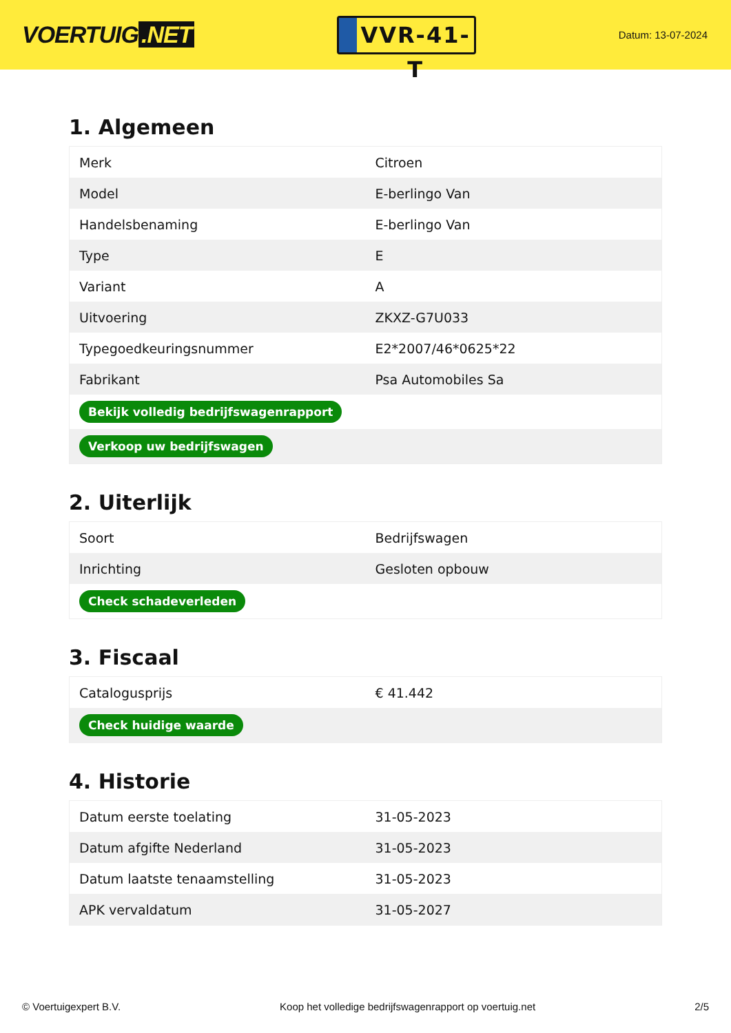VOERTUIG.NET
VVR-41-T
Datum: 13-07-2024
1. Algemeen
| Merk | Citroen |
| Model | E-berlingo Van |
| Handelsbenaming | E-berlingo Van |
| Type | E |
| Variant | A |
| Uitvoering | ZKXZ-G7U033 |
| Typegoedkeuringsnummer | E2*2007/46*0625*22 |
| Fabrikant | Psa Automobiles Sa |
| Bekijk volledig bedrijfswagenrapport | |
| Verkoop uw bedrijfswagen | |
2. Uiterlijk
| Soort | Bedrijfswagen |
| Inrichting | Gesloten opbouw |
| Check schadeverleden | |
3. Fiscaal
| Catalogusprijs | € 41.442 |
| Check huidige waarde | |
4. Historie
| Datum eerste toelating | 31-05-2023 |
| Datum afgifte Nederland | 31-05-2023 |
| Datum laatste tenaamstelling | 31-05-2023 |
| APK vervaldatum | 31-05-2027 |
© Voertuigexpert B.V. Koop het volledige bedrijfswagenrapport op voertuig.net 2/5